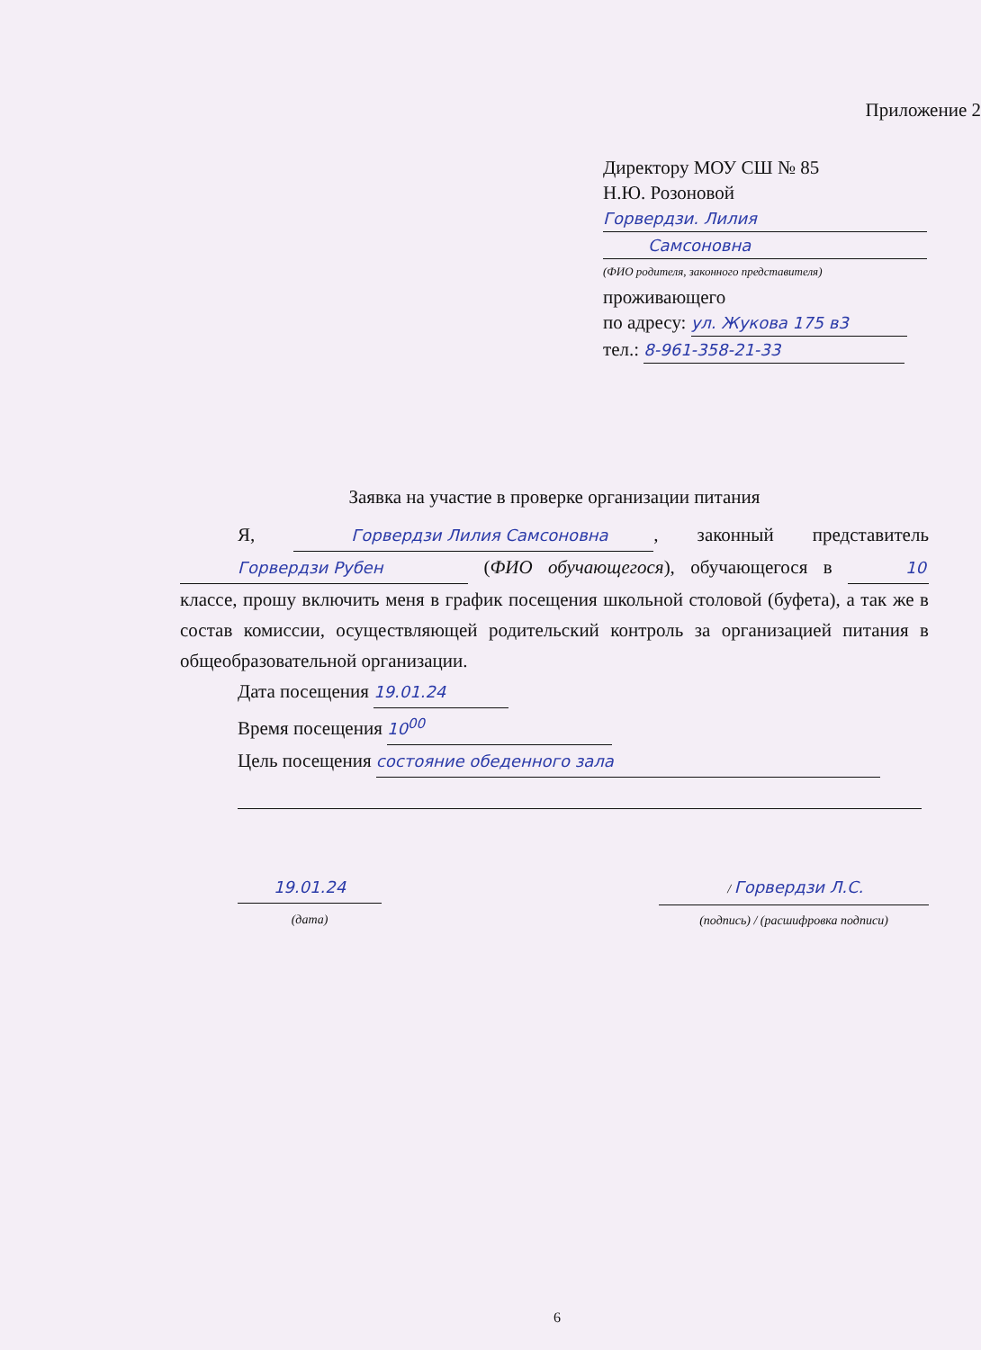Приложение 2
Директору МОУ СШ № 85
Н.Ю. Розоновой
Горвердзи. Лилия Самсоновна
(ФИО родителя, законного представителя)
проживающего
по адресу: ул. Жукова 175 в3
тел.: 8-961-358-21-33
Заявка на участие в проверке организации питания
Я, Горвердзи Лилия Самсоновна, законный представитель Горвердзи Рубен (ФИО обучающегося), обучающегося в 10 классе, прошу включить меня в график посещения школьной столовой (буфета), а так же в состав комиссии, осуществляющей родительский контроль за организацией питания в общеобразовательной организации.
Дата посещения 19.01.24
Время посещения 10<sup>00</sup>
Цель посещения состояние обеденного зала
19.01.24
(дата)
/ Горвердзи Л.С.
(подпись) / (расшифровка подписи)
6